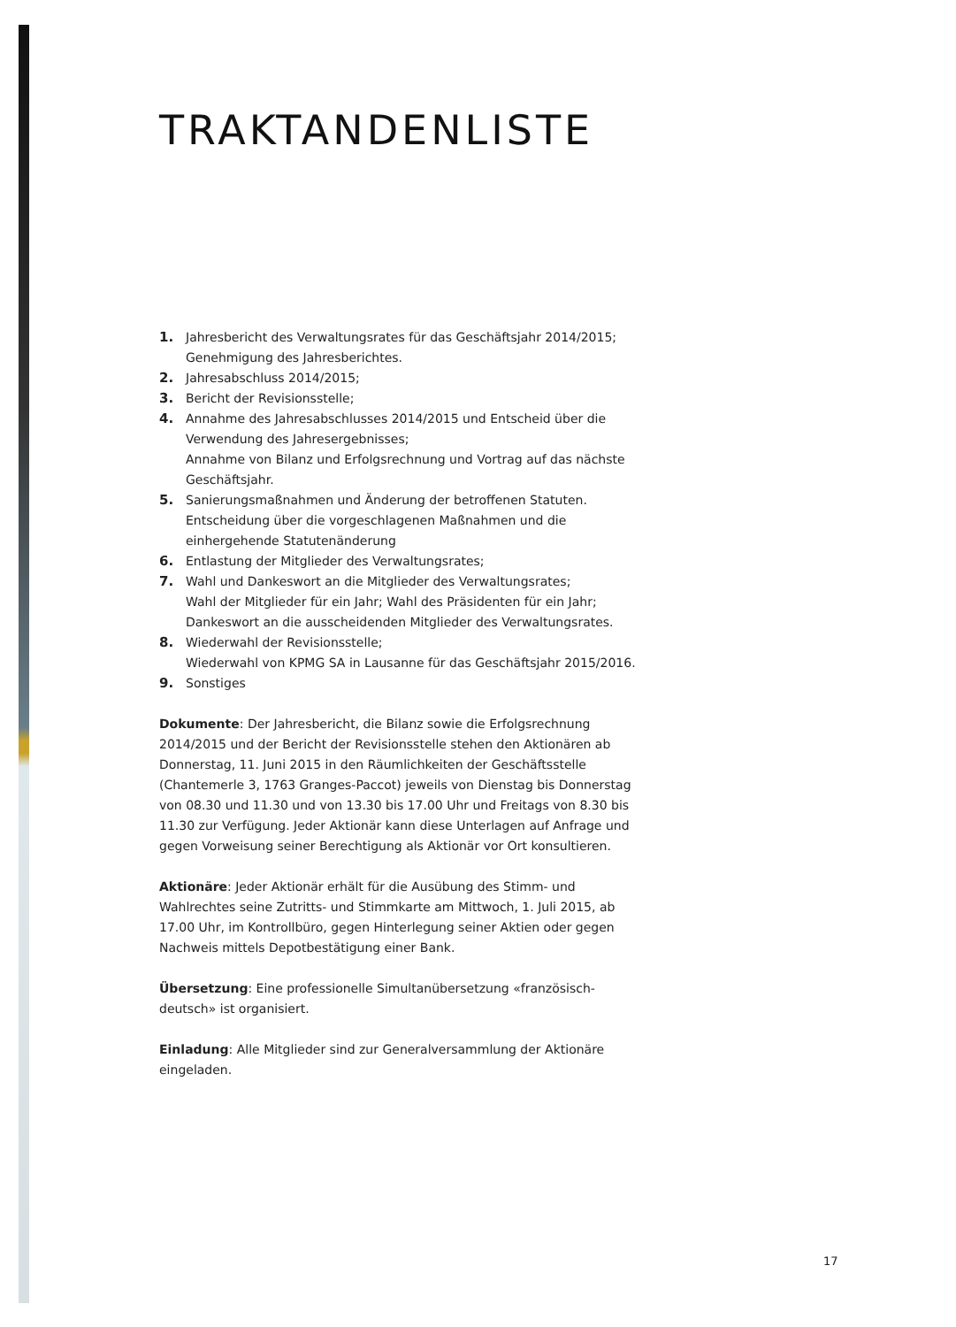TRAKTANDENLISTE
1. Jahresbericht des Verwaltungsrates für das Geschäftsjahr 2014/2015;
Genehmigung des Jahresberichtes.
2. Jahresabschluss 2014/2015;
3. Bericht der Revisionsstelle;
4. Annahme des Jahresabschlusses 2014/2015 und Entscheid über die Verwendung des Jahresergebnisses;
Annahme von Bilanz und Erfolgsrechnung und Vortrag auf das nächste Geschäftsjahr.
5. Sanierungsmaßnahmen und Änderung der betroffenen Statuten.
Entscheidung über die vorgeschlagenen Maßnahmen und die einhergehende Statutenänderung
6. Entlastung der Mitglieder des Verwaltungsrates;
7. Wahl und Dankeswort an die Mitglieder des Verwaltungsrates;
Wahl der Mitglieder für ein Jahr; Wahl des Präsidenten für ein Jahr;
Dankeswort an die ausscheidenden Mitglieder des Verwaltungsrates.
8. Wiederwahl der Revisionsstelle;
Wiederwahl von KPMG SA in Lausanne für das Geschäftsjahr 2015/2016.
9. Sonstiges
Dokumente: Der Jahresbericht, die Bilanz sowie die Erfolgsrechnung 2014/2015 und der Bericht der Revisionsstelle stehen den Aktionären ab Donnerstag, 11. Juni 2015 in den Räumlichkeiten der Geschäftsstelle (Chantemerle 3, 1763 Granges-Paccot) jeweils von Dienstag bis Donnerstag von 08.30 und 11.30 und von 13.30 bis 17.00 Uhr und Freitags von 8.30 bis 11.30 zur Verfügung. Jeder Aktionär kann diese Unterlagen auf Anfrage und gegen Vorweisung seiner Berechtigung als Aktionär vor Ort konsultieren.
Aktionäre: Jeder Aktionär erhält für die Ausübung des Stimm- und Wahlrechtes seine Zutritts- und Stimmkarte am Mittwoch, 1. Juli 2015, ab 17.00 Uhr, im Kontrollbüro, gegen Hinterlegung seiner Aktien oder gegen Nachweis mittels Depotbestätigung einer Bank.
Übersetzung: Eine professionelle Simultanübersetzung «französisch-deutsch» ist organisiert.
Einladung: Alle Mitglieder sind zur Generalversammlung der Aktionäre eingeladen.
17